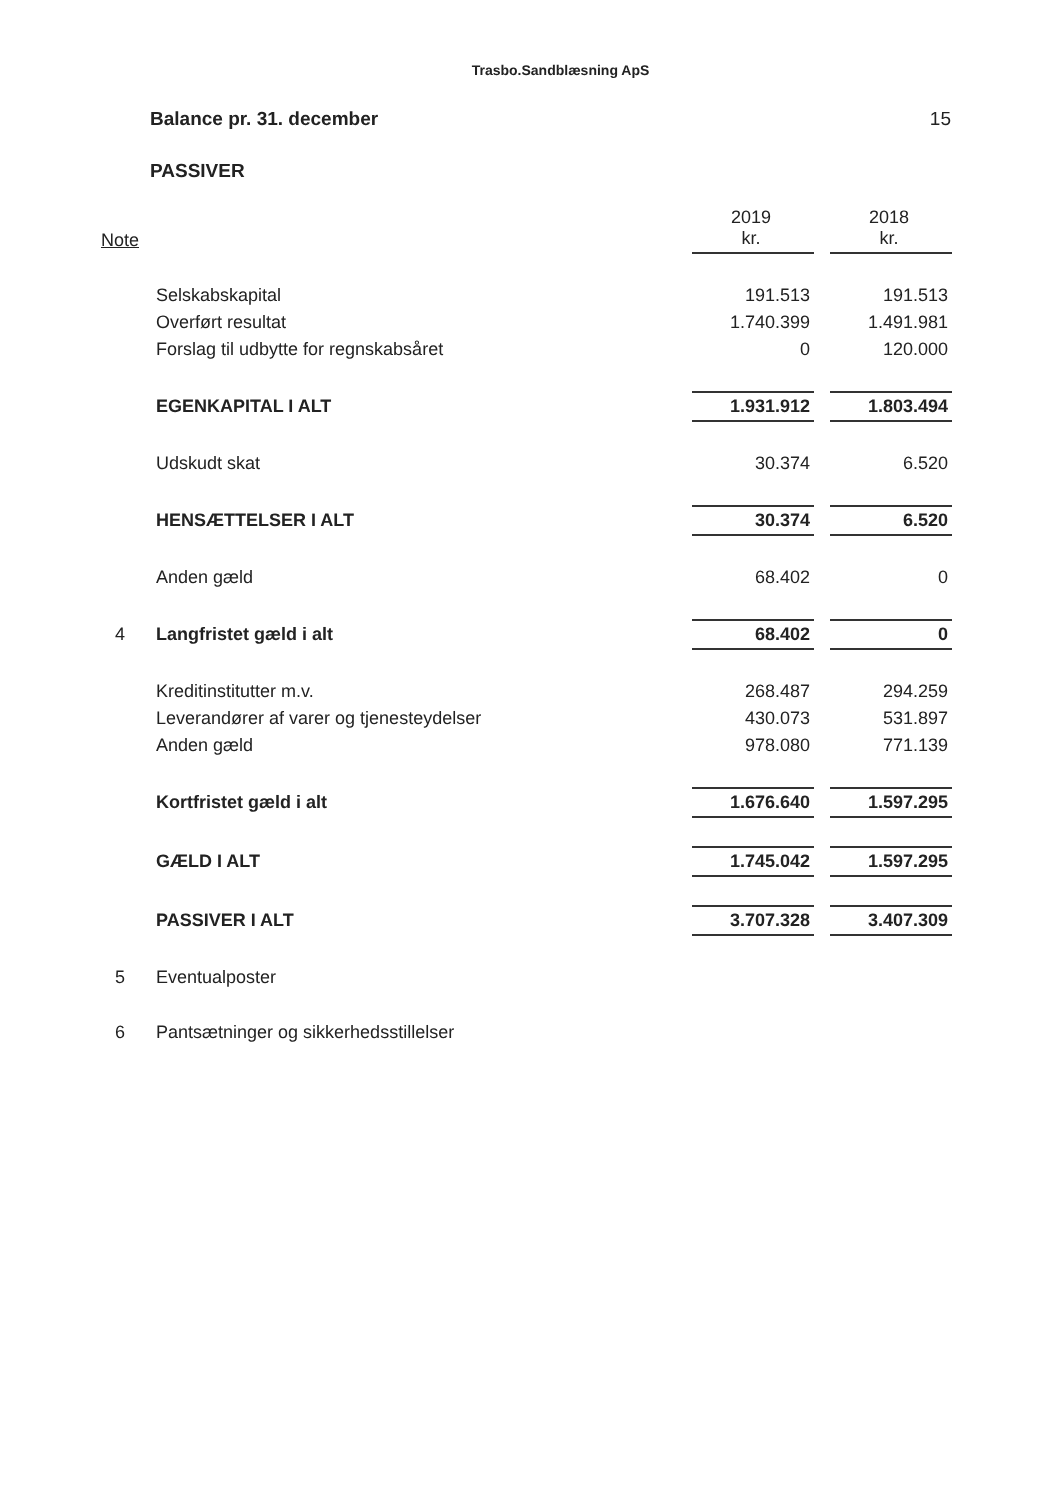Trasbo.Sandblæsning ApS
Balance pr. 31. december 15
PASSIVER
| Note | | 2019 kr. | 2018 kr. |
| | Selskabskapital | 191.513 | 191.513 |
| | Overført resultat | 1.740.399 | 1.491.981 |
| | Forslag til udbytte for regnskabsåret | 0 | 120.000 |
| | EGENKAPITAL I ALT | 1.931.912 | 1.803.494 |
| | Udskudt skat | 30.374 | 6.520 |
| | HENSÆTTELSER I ALT | 30.374 | 6.520 |
| | Anden gæld | 68.402 | 0 |
| 4 | Langfristet gæld i alt | 68.402 | 0 |
| | Kreditinstitutter m.v. | 268.487 | 294.259 |
| | Leverandører af varer og tjenesteydelser | 430.073 | 531.897 |
| | Anden gæld | 978.080 | 771.139 |
| | Kortfristet gæld i alt | 1.676.640 | 1.597.295 |
| | GÆLD I ALT | 1.745.042 | 1.597.295 |
| | PASSIVER I ALT | 3.707.328 | 3.407.309 |
| 5 | Eventualposter | | |
| 6 | Pantsætninger og sikkerhedsstillelser | | |